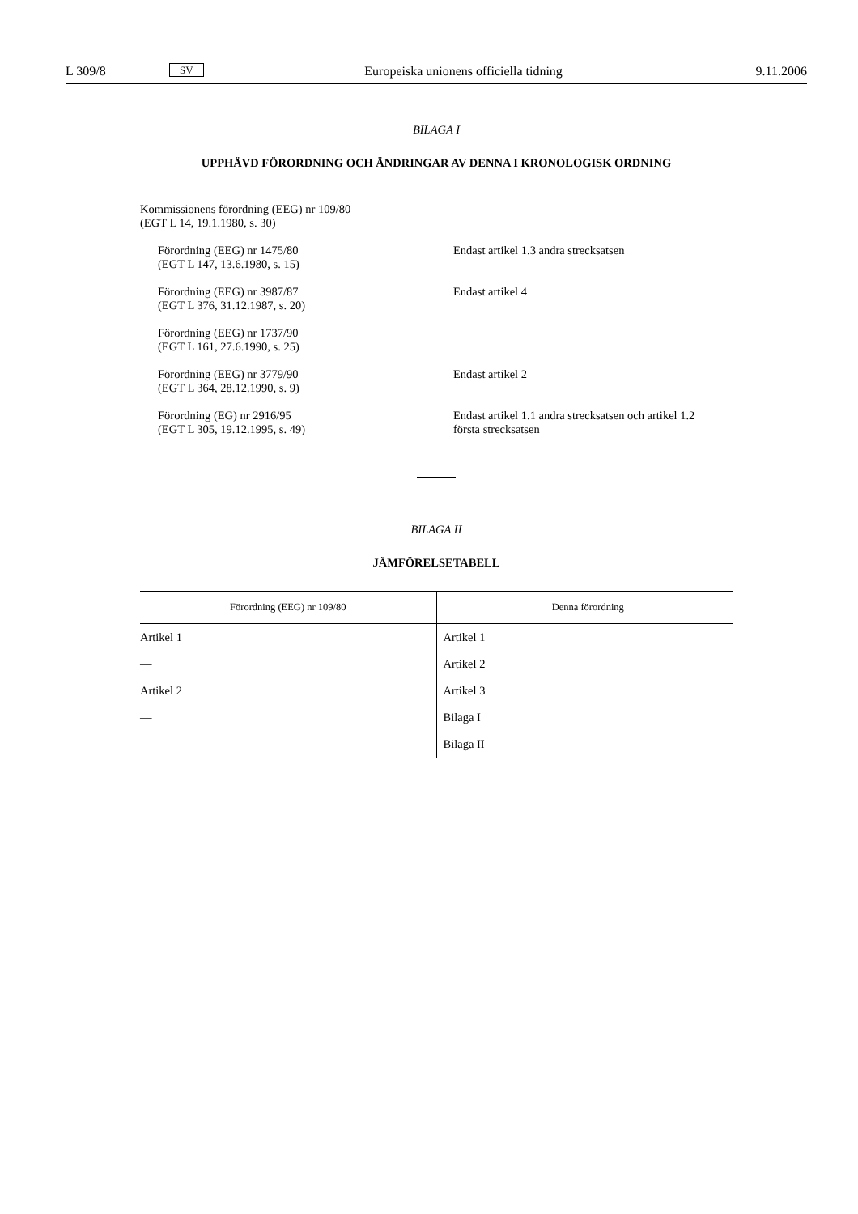L 309/8 SV Europeiska unionens officiella tidning 9.11.2006
BILAGA I
UPPHÄVD FÖRORDNING OCH ÄNDRINGAR AV DENNA I KRONOLOGISK ORDNING
Kommissionens förordning (EEG) nr 109/80
(EGT L 14, 19.1.1980, s. 30)
Förordning (EEG) nr 1475/80
(EGT L 147, 13.6.1980, s. 15)
Endast artikel 1.3 andra strecksatsen
Förordning (EEG) nr 3987/87
(EGT L 376, 31.12.1987, s. 20)
Endast artikel 4
Förordning (EEG) nr 1737/90
(EGT L 161, 27.6.1990, s. 25)
Förordning (EEG) nr 3779/90
(EGT L 364, 28.12.1990, s. 9)
Endast artikel 2
Förordning (EG) nr 2916/95
(EGT L 305, 19.12.1995, s. 49)
Endast artikel 1.1 andra strecksatsen och artikel 1.2
första strecksatsen
BILAGA II
JÄMFÖRELSETABELL
| Förordning (EEG) nr 109/80 | Denna förordning |
| --- | --- |
| Artikel 1 | Artikel 1 |
| — | Artikel 2 |
| Artikel 2 | Artikel 3 |
| — | Bilaga I |
| — | Bilaga II |